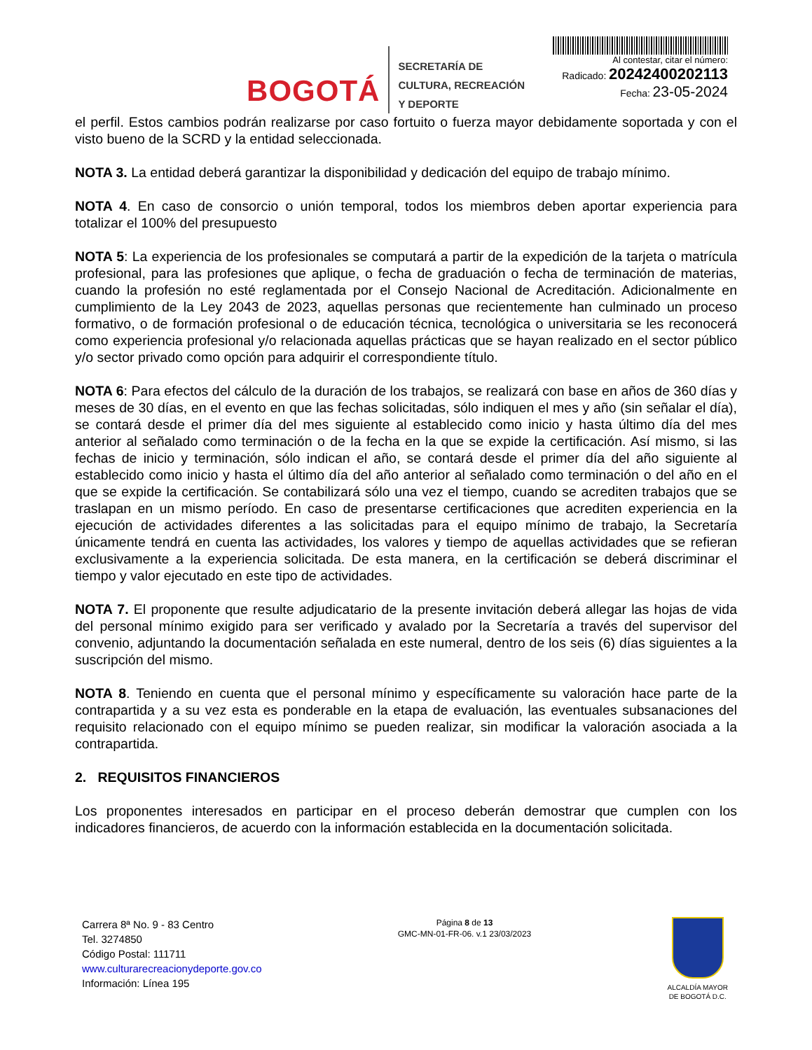BOGOTÁ
SECRETARÍA DE
CULTURA, RECREACIÓN
Y DEPORTE
Al contestar, citar el número:
Radicado: 20242400202113
Fecha: 23-05-2024
el perfil. Estos cambios podrán realizarse por caso fortuito o fuerza mayor debidamente soportada y con el visto bueno de la SCRD y la entidad seleccionada.
NOTA 3. La entidad deberá garantizar la disponibilidad y dedicación del equipo de trabajo mínimo.
NOTA 4. En caso de consorcio o unión temporal, todos los miembros deben aportar experiencia para totalizar el 100% del presupuesto
NOTA 5: La experiencia de los profesionales se computará a partir de la expedición de la tarjeta o matrícula profesional, para las profesiones que aplique, o fecha de graduación o fecha de terminación de materias, cuando la profesión no esté reglamentada por el Consejo Nacional de Acreditación. Adicionalmente en cumplimiento de la Ley 2043 de 2023, aquellas personas que recientemente han culminado un proceso formativo, o de formación profesional o de educación técnica, tecnológica o universitaria se les reconocerá como experiencia profesional y/o relacionada aquellas prácticas que se hayan realizado en el sector público y/o sector privado como opción para adquirir el correspondiente título.
NOTA 6: Para efectos del cálculo de la duración de los trabajos, se realizará con base en años de 360 días y meses de 30 días, en el evento en que las fechas solicitadas, sólo indiquen el mes y año (sin señalar el día), se contará desde el primer día del mes siguiente al establecido como inicio y hasta último día del mes anterior al señalado como terminación o de la fecha en la que se expide la certificación. Así mismo, si las fechas de inicio y terminación, sólo indican el año, se contará desde el primer día del año siguiente al establecido como inicio y hasta el último día del año anterior al señalado como terminación o del año en el que se expide la certificación. Se contabilizará sólo una vez el tiempo, cuando se acrediten trabajos que se traslapan en un mismo período. En caso de presentarse certificaciones que acrediten experiencia en la ejecución de actividades diferentes a las solicitadas para el equipo mínimo de trabajo, la Secretaría únicamente tendrá en cuenta las actividades, los valores y tiempo de aquellas actividades que se refieran exclusivamente a la experiencia solicitada. De esta manera, en la certificación se deberá discriminar el tiempo y valor ejecutado en este tipo de actividades.
NOTA 7. El proponente que resulte adjudicatario de la presente invitación deberá allegar las hojas de vida del personal mínimo exigido para ser verificado y avalado por la Secretaría a través del supervisor del convenio, adjuntando la documentación señalada en este numeral, dentro de los seis (6) días siguientes a la suscripción del mismo.
NOTA 8. Teniendo en cuenta que el personal mínimo y específicamente su valoración hace parte de la contrapartida y a su vez esta es ponderable en la etapa de evaluación, las eventuales subsanaciones del requisito relacionado con el equipo mínimo se pueden realizar, sin modificar la valoración asociada a la contrapartida.
2. REQUISITOS FINANCIEROS
Los proponentes interesados en participar en el proceso deberán demostrar que cumplen con los indicadores financieros, de acuerdo con la información establecida en la documentación solicitada.
Carrera 8ª No. 9 - 83 Centro
Tel. 3274850
Código Postal: 111711
www.culturarecreacionydeporte.gov.co
Información: Línea 195
Página 8 de 13
GMC-MN-01-FR-06. v.1 23/03/2023
ALCALDÍA MAYOR
DE BOGOTÁ D.C.